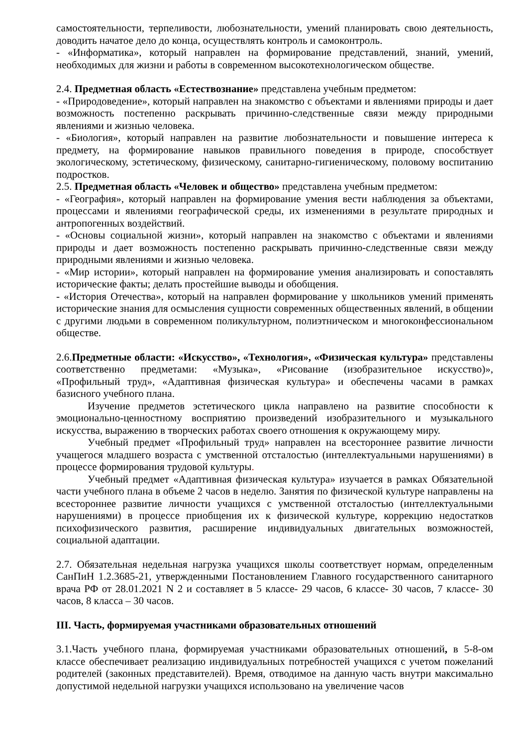самостоятельности, терпеливости, любознательности, умений планировать свою деятельность, доводить начатое дело до конца, осуществлять контроль и самоконтроль.
- «Информатика», который направлен на формирование представлений, знаний, умений, необходимых для жизни и работы в современном высокотехнологическом обществе.
2.4. Предметная область «Естествознание» представлена учебным предметом:
- «Природоведение», который направлен на знакомство с объектами и явлениями природы и дает возможность постепенно раскрывать причинно-следственные связи между природными явлениями и жизнью человека.
- «Биология», который направлен на развитие любознательности и повышение интереса к предмету, на формирование навыков правильного поведения в природе, способствует экологическому, эстетическому, физическому, санитарно-гигиеническому, половому воспитанию подростков.
2.5. Предметная область «Человек и общество» представлена учебным предметом:
- «География», который направлен на формирование умения вести наблюдения за объектами, процессами и явлениями географической среды, их изменениями в результате природных и антропогенных воздействий.
- «Основы социальной жизни», который направлен на знакомство с объектами и явлениями природы и дает возможность постепенно раскрывать причинно-следственные связи между природными явлениями и жизнью человека.
- «Мир истории», который направлен на формирование умения анализировать и сопоставлять исторические факты; делать простейшие выводы и обобщения.
- «История Отечества», который на направлен формирование у школьников умений применять исторические знания для осмысления сущности современных общественных явлений, в общении с другими людьми в современном поликультурном, полиэтническом и многоконфессиональном обществе.
2.6.Предметные области: «Искусство», «Технология», «Физическая культура» представлены соответственно предметами: «Музыка», «Рисование (изобразительное искусство)», «Профильный труд», «Адаптивная физическая культура» и обеспечены часами в рамках базисного учебного плана.
Изучение предметов эстетического цикла направлено на развитие способности к эмоционально-ценностному восприятию произведений изобразительного и музыкального искусства, выражению в творческих работах своего отношения к окружающему миру.
Учебный предмет «Профильный труд» направлен на всестороннее развитие личности учащегося младшего возраста с умственной отсталостью (интеллектуальными нарушениями) в процессе формирования трудовой культуры.
Учебный предмет «Адаптивная физическая культура» изучается в рамках Обязательной части учебного плана в объеме 2 часов в неделю. Занятия по физической культуре направлены на всестороннее развитие личности учащихся с умственной отсталостью (интеллектуальными нарушениями) в процессе приобщения их к физической культуре, коррекцию недостатков психофизического развития, расширение индивидуальных двигательных возможностей, социальной адаптации.
2.7. Обязательная недельная нагрузка учащихся школы соответствует нормам, определенным СанПиН 1.2.3685-21, утвержденными Постановлением Главного государственного санитарного врача РФ от 28.01.2021 N 2 и составляет в 5 классе- 29 часов, 6 классе- 30 часов, 7 классе- 30 часов, 8 класса – 30 часов.
III. Часть, формируемая участниками образовательных отношений
3.1.Часть учебного плана, формируемая участниками образовательных отношений, в 5-8-ом классе обеспечивает реализацию индивидуальных потребностей учащихся с учетом пожеланий родителей (законных представителей). Время, отводимое на данную часть внутри максимально допустимой недельной нагрузки учащихся использовано на увеличение часов